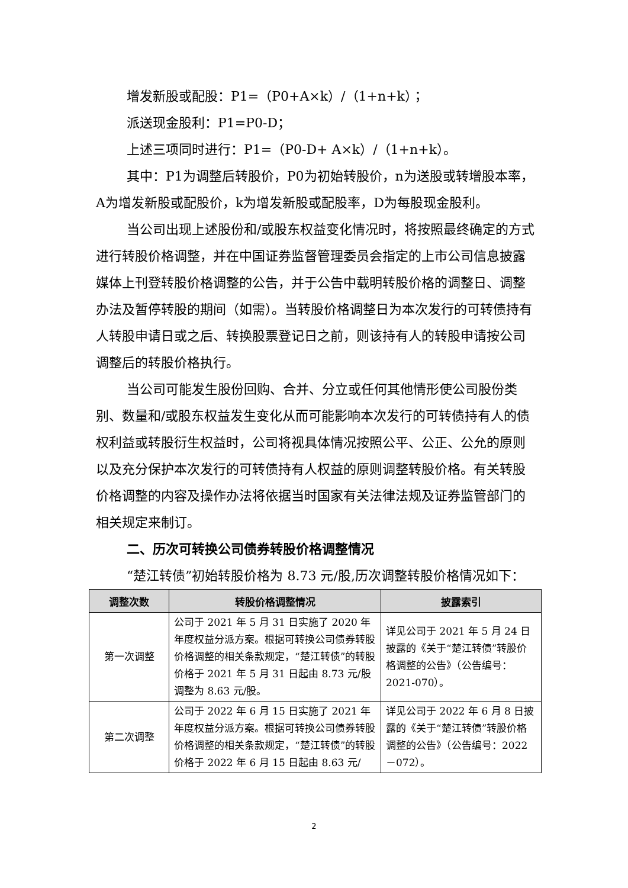增发新股或配股：P1=（P0+A×k）/（1+n+k）；
派送现金股利：P1=P0-D；
上述三项同时进行：P1=（P0-D+ A×k）/（1+n+k）。
其中：P1为调整后转股价，P0为初始转股价，n为送股或转增股本率，A为增发新股或配股价，k为增发新股或配股率，D为每股现金股利。
当公司出现上述股份和/或股东权益变化情况时，将按照最终确定的方式进行转股价格调整，并在中国证券监督管理委员会指定的上市公司信息披露媒体上刊登转股价格调整的公告，并于公告中载明转股价格的调整日、调整办法及暂停转股的期间（如需）。当转股价格调整日为本次发行的可转债持有人转股申请日或之后、转换股票登记日之前，则该持有人的转股申请按公司调整后的转股价格执行。
当公司可能发生股份回购、合并、分立或任何其他情形使公司股份类别、数量和/或股东权益发生变化从而可能影响本次发行的可转债持有人的债权利益或转股衍生权益时，公司将视具体情况按照公平、公正、公允的原则以及充分保护本次发行的可转债持有人权益的原则调整转股价格。有关转股价格调整的内容及操作办法将依据当时国家有关法律法规及证券监管部门的相关规定来制订。
二、历次可转换公司债券转股价格调整情况
“楚江转债”初始转股价格为 8.73 元/股,历次调整转股价格情况如下：
| 调整次数 | 转股价格调整情况 | 披露索引 |
| --- | --- | --- |
| 第一次调整 | 公司于 2021 年 5 月 31 日实施了 2020 年年度权益分派方案。根据可转换公司债券转股价格调整的相关条款规定，“楚江转债”的转股价格于 2021 年 5 月 31 日起由 8.73 元/股调整为 8.63 元/股。 | 详见公司于 2021 年 5 月 24 日披露的《关于“楚江转债”转股价格调整的公告》（公告编号：2021-070）。 |
| 第二次调整 | 公司于 2022 年 6 月 15 日实施了 2021 年年度权益分派方案。根据可转换公司债券转股价格调整的相关条款规定，“楚江转债”的转股价格于 2022 年 6 月 15 日起由 8.63 元/ | 详见公司于 2022 年 6 月 8 日披露的《关于“楚江转债”转股价格调整的公告》（公告编号：2022－072）。 |
2